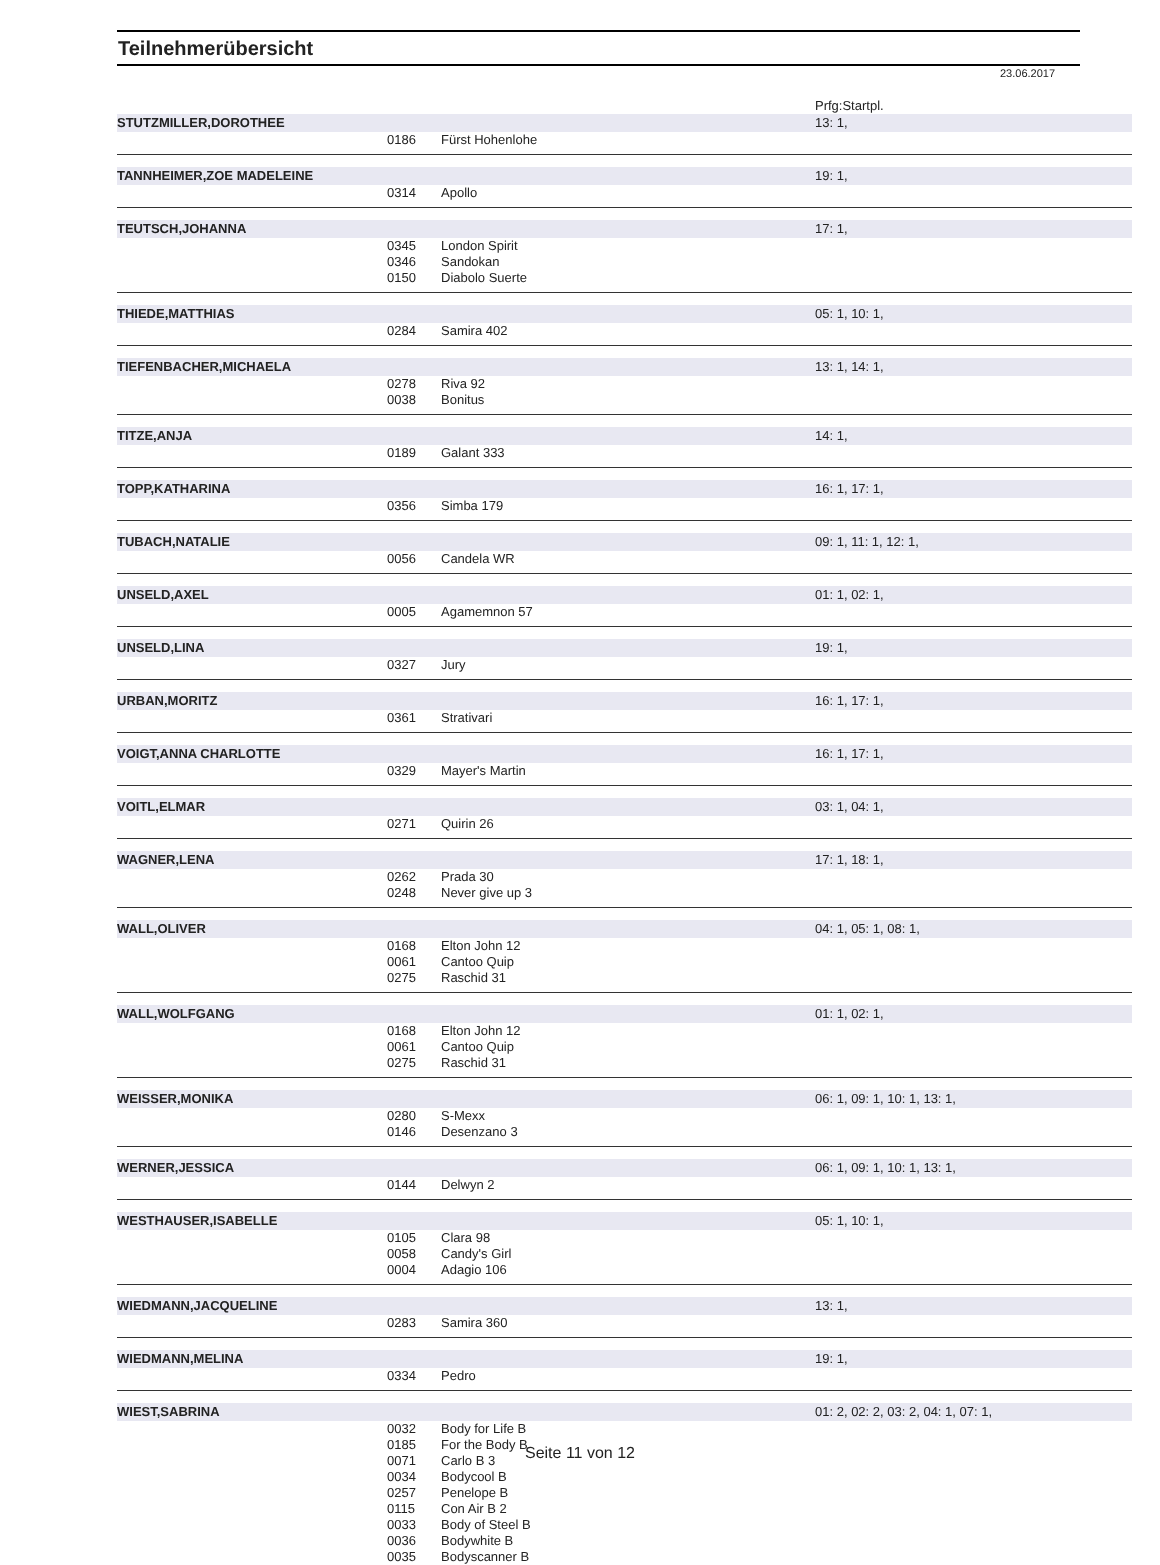Teilnehmerübersicht
23.06.2017
| | | | Prfg:Startpl. |
| STUTZMILLER,DOROTHEE | | | 13: 1, |
| | 0186 | Fürst Hohenlohe | |
| TANNHEIMER,ZOE MADELEINE | | | 19: 1, |
| | 0314 | Apollo | |
| TEUTSCH,JOHANNA | | | 17: 1, |
| | 0345 | London Spirit | |
| | 0346 | Sandokan | |
| | 0150 | Diabolo Suerte | |
| THIEDE,MATTHIAS | | | 05: 1, 10: 1, |
| | 0284 | Samira 402 | |
| TIEFENBACHER,MICHAELA | | | 13: 1, 14: 1, |
| | 0278 | Riva 92 | |
| | 0038 | Bonitus | |
| TITZE,ANJA | | | 14: 1, |
| | 0189 | Galant 333 | |
| TOPP,KATHARINA | | | 16: 1, 17: 1, |
| | 0356 | Simba 179 | |
| TUBACH,NATALIE | | | 09: 1, 11: 1, 12: 1, |
| | 0056 | Candela WR | |
| UNSELD,AXEL | | | 01: 1, 02: 1, |
| | 0005 | Agamemnon 57 | |
| UNSELD,LINA | | | 19: 1, |
| | 0327 | Jury | |
| URBAN,MORITZ | | | 16: 1, 17: 1, |
| | 0361 | Strativari | |
| VOIGT,ANNA CHARLOTTE | | | 16: 1, 17: 1, |
| | 0329 | Mayer's Martin | |
| VOITL,ELMAR | | | 03: 1, 04: 1, |
| | 0271 | Quirin 26 | |
| WAGNER,LENA | | | 17: 1, 18: 1, |
| | 0262 | Prada 30 | |
| | 0248 | Never give up 3 | |
| WALL,OLIVER | | | 04: 1, 05: 1, 08: 1, |
| | 0168 | Elton John 12 | |
| | 0061 | Cantoo Quip | |
| | 0275 | Raschid 31 | |
| WALL,WOLFGANG | | | 01: 1, 02: 1, |
| | 0168 | Elton John 12 | |
| | 0061 | Cantoo Quip | |
| | 0275 | Raschid 31 | |
| WEISSER,MONIKA | | | 06: 1, 09: 1, 10: 1, 13: 1, |
| | 0280 | S-Mexx | |
| | 0146 | Desenzano 3 | |
| WERNER,JESSICA | | | 06: 1, 09: 1, 10: 1, 13: 1, |
| | 0144 | Delwyn 2 | |
| WESTHAUSER,ISABELLE | | | 05: 1, 10: 1, |
| | 0105 | Clara 98 | |
| | 0058 | Candy's Girl | |
| | 0004 | Adagio 106 | |
| WIEDMANN,JACQUELINE | | | 13: 1, |
| | 0283 | Samira 360 | |
| WIEDMANN,MELINA | | | 19: 1, |
| | 0334 | Pedro | |
| WIEST,SABRINA | | | 01: 2, 02: 2, 03: 2, 04: 1, 07: 1, |
| | 0032 | Body for Life B | |
| | 0185 | For the Body B | |
| | 0071 | Carlo B 3 | |
| | 0034 | Bodycool B | |
| | 0257 | Penelope B | |
| | 0115 | Con Air B 2 | |
| | 0033 | Body of Steel B | |
| | 0036 | Bodywhite B | |
| | 0035 | Bodyscanner B | |
Seite 11 von 12